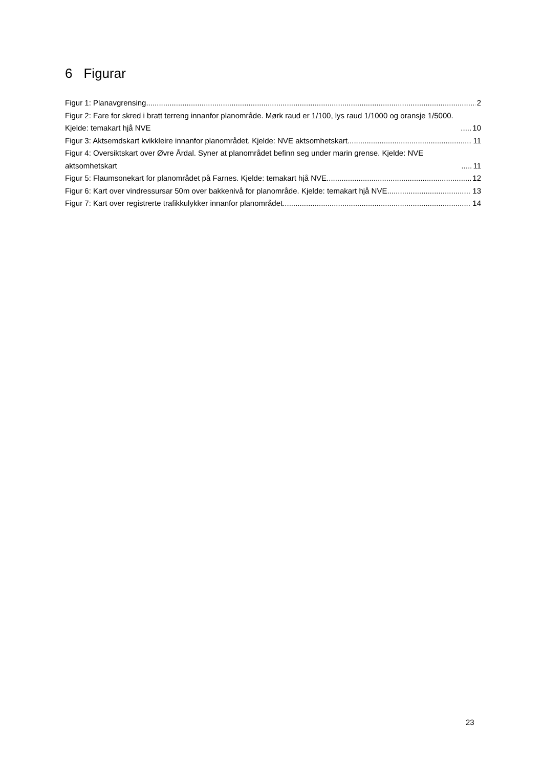6 Figurar
Figur 1: Planavgrensing 2
Figur 2: Fare for skred i bratt terreng innanfor planområde. Mørk raud er 1/100, lys raud 1/1000 og oransje 1/5000. Kjelde: temakart hjå NVE 10
Figur 3: Aktsemdskart kvikkleire innanfor planområdet. Kjelde: NVE aktsomhetskart 11
Figur 4: Oversiktskart over Øvre Årdal. Syner at planområdet befinn seg under marin grense. Kjelde: NVE aktsomhetskart 11
Figur 5: Flaumsonekart for planområdet på Farnes. Kjelde: temakart hjå NVE 12
Figur 6: Kart over vindressursar 50m over bakkenivå for planområde. Kjelde: temakart hjå NVE 13
Figur 7: Kart over registrerte trafikkulykker innanfor planområdet 14
23